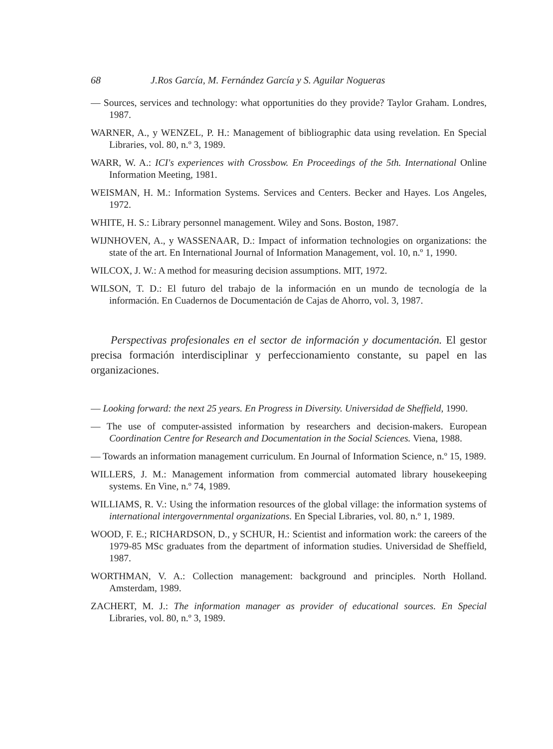68 J.Ros García, M. Fernández García y S. Aguilar Nogueras
— Sources, services and technology: what opportunities do they provide? Taylor Graham. Londres, 1987.
WARNER, A., y WENZEL, P. H.: Management of bibliographic data using revelation. En Special Libraries, vol. 80, n.º 3, 1989.
WARR, W. A.: ICI's experiences with Crossbow. En Proceedings of the 5th. International Online Information Meeting, 1981.
WEISMAN, H. M.: Information Systems. Services and Centers. Becker and Hayes. Los Angeles, 1972.
WHITE, H. S.: Library personnel management. Wiley and Sons. Boston, 1987.
WIJNHOVEN, A., y WASSENAAR, D.: Impact of information technologies on organizations: the state of the art. En International Journal of Information Management, vol. 10, n.º 1, 1990.
WILCOX, J. W.: A method for measuring decision assumptions. MIT, 1972.
WILSON, T. D.: El futuro del trabajo de la información en un mundo de tecnología de la información. En Cuadernos de Documentación de Cajas de Ahorro, vol. 3, 1987.
Perspectivas profesionales en el sector de información y documentación. El gestor precisa formación interdisciplinar y perfeccionamiento constante, su papel en las organizaciones.
— Looking forward: the next 25 years. En Progress in Diversity. Universidad de Sheffield, 1990.
— The use of computer-assisted information by researchers and decision-makers. European Coordination Centre for Research and Documentation in the Social Sciences. Viena, 1988.
— Towards an information management curriculum. En Journal of Information Science, n.º 15, 1989.
WILLERS, J. M.: Management information from commercial automated library housekeeping systems. En Vine, n.º 74, 1989.
WILLIAMS, R. V.: Using the information resources of the global village: the information systems of international intergovernmental organizations. En Special Libraries, vol. 80, n.º 1, 1989.
WOOD, F. E.; RICHARDSON, D., y SCHUR, H.: Scientist and information work: the careers of the 1979-85 MSc graduates from the department of information studies. Universidad de Sheffield, 1987.
WORTHMAN, V. A.: Collection management: background and principles. North Holland. Amsterdam, 1989.
ZACHERT, M. J.: The information manager as provider of educational sources. En Special Libraries, vol. 80, n.º 3, 1989.